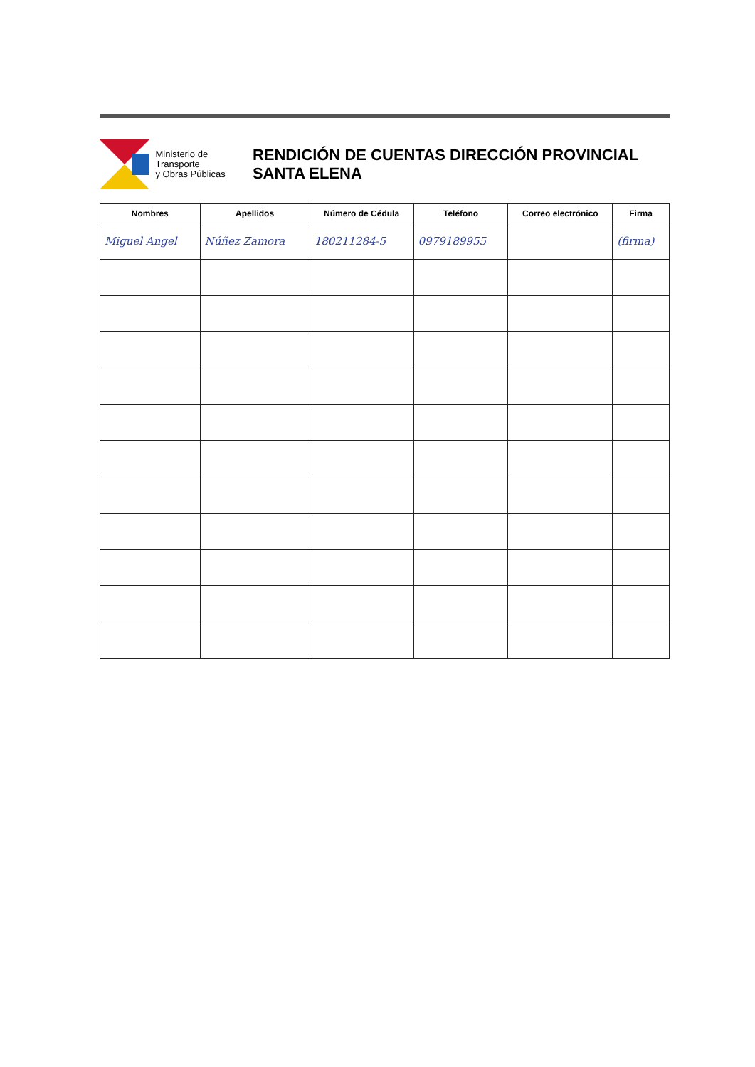Ministerio de Transporte
y Obras Públicas
RENDICIÓN DE CUENTAS DIRECCIÓN PROVINCIAL SANTA ELENA
| Nombres | Apellidos | Número de Cédula | Teléfono | Correo electrónico | Firma |
| --- | --- | --- | --- | --- | --- |
| Miguel Angel | Núñez Zamora | 180211284-5 | 0979189955 | | (firma) |